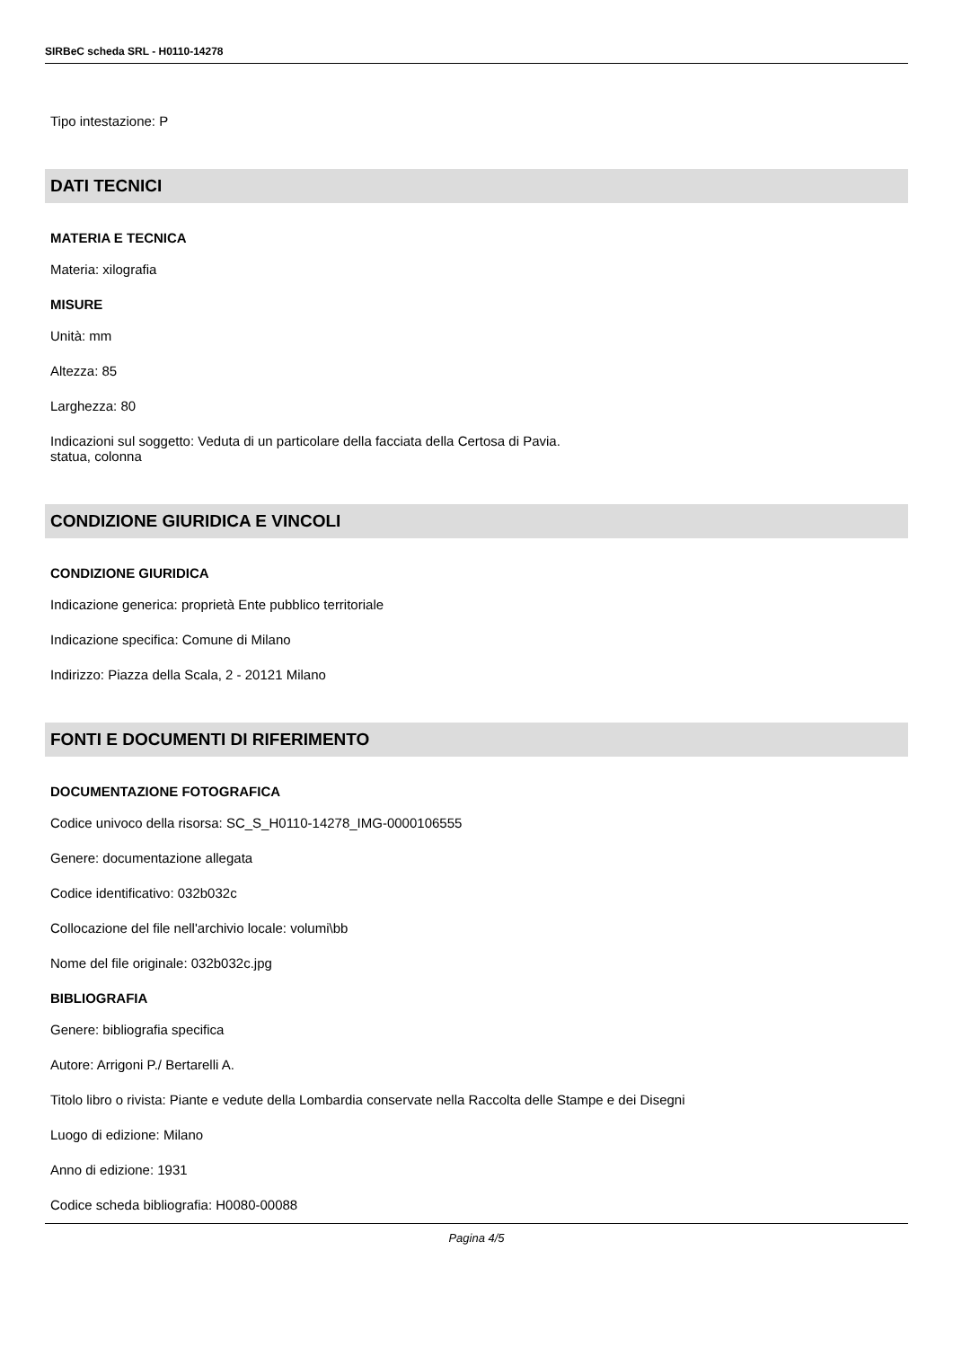SIRBeC scheda SRL - H0110-14278
Tipo intestazione: P
DATI TECNICI
MATERIA E TECNICA
Materia: xilografia
MISURE
Unità: mm
Altezza: 85
Larghezza: 80
Indicazioni sul soggetto: Veduta di un particolare della facciata della Certosa di Pavia.
statua, colonna
CONDIZIONE GIURIDICA E VINCOLI
CONDIZIONE GIURIDICA
Indicazione generica: proprietà Ente pubblico territoriale
Indicazione specifica: Comune di Milano
Indirizzo: Piazza della Scala, 2 - 20121 Milano
FONTI E DOCUMENTI DI RIFERIMENTO
DOCUMENTAZIONE FOTOGRAFICA
Codice univoco della risorsa: SC_S_H0110-14278_IMG-0000106555
Genere: documentazione allegata
Codice identificativo: 032b032c
Collocazione del file nell'archivio locale: volumi\bb
Nome del file originale: 032b032c.jpg
BIBLIOGRAFIA
Genere: bibliografia specifica
Autore: Arrigoni P./ Bertarelli A.
Titolo libro o rivista: Piante e vedute della Lombardia conservate nella Raccolta delle Stampe e dei Disegni
Luogo di edizione: Milano
Anno di edizione: 1931
Codice scheda bibliografia: H0080-00088
Pagina 4/5